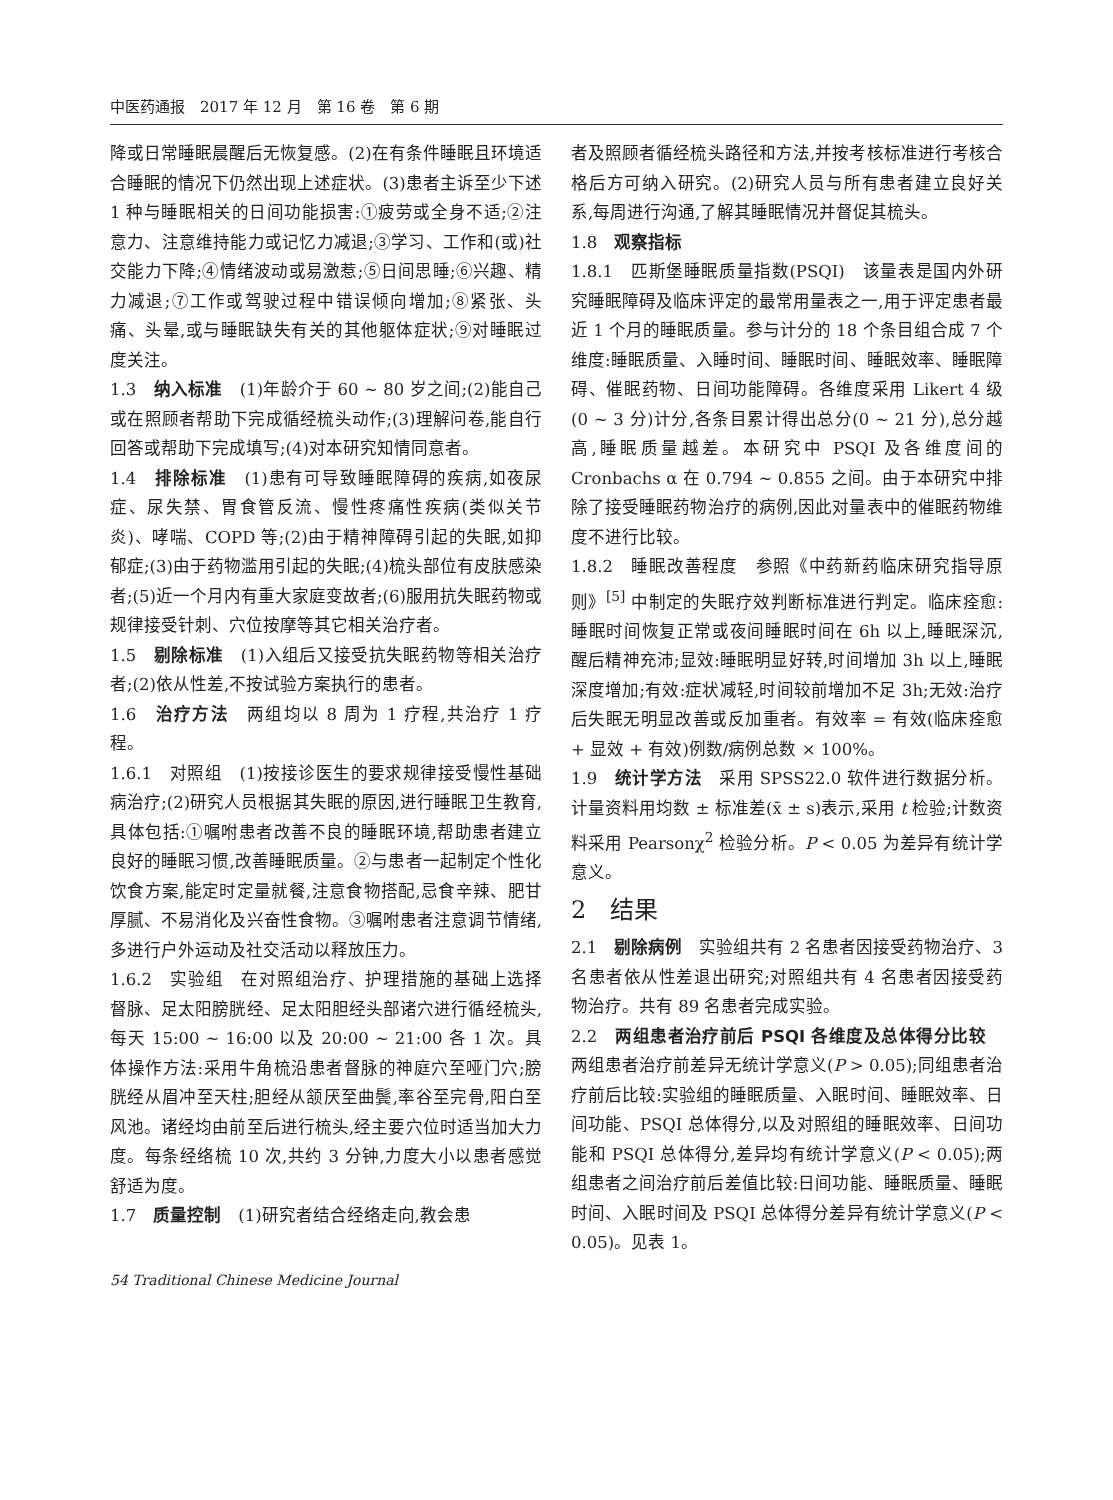中医药通报　2017 年 12 月　第 16 卷　第 6 期
降或日常睡眠晨醒后无恢复感。(2)在有条件睡眠且环境适合睡眠的情况下仍然出现上述症状。(3)患者主诉至少下述 1 种与睡眠相关的日间功能损害:①疲劳或全身不适;②注意力、注意维持能力或记忆力减退;③学习、工作和(或)社交能力下降;④情绪波动或易激惹;⑤日间思睡;⑥兴趣、精力减退;⑦工作或驾驶过程中错误倾向增加;⑧紧张、头痛、头晕,或与睡眠缺失有关的其他躯体症状;⑨对睡眠过度关注。
1.3　纳入标准　(1)年龄介于 60 ~ 80 岁之间;(2)能自己或在照顾者帮助下完成循经梳头动作;(3)理解问卷,能自行回答或帮助下完成填写;(4)对本研究知情同意者。
1.4　排除标准　(1)患有可导致睡眠障碍的疾病,如夜尿症、尿失禁、胃食管反流、慢性疼痛性疾病(类似关节炎)、哮喘、COPD 等;(2)由于精神障碍引起的失眠,如抑郁症;(3)由于药物滥用引起的失眠;(4)梳头部位有皮肤感染者;(5)近一个月内有重大家庭变故者;(6)服用抗失眠药物或规律接受针刺、穴位按摩等其它相关治疗者。
1.5　剔除标准　(1)入组后又接受抗失眠药物等相关治疗者;(2)依从性差,不按试验方案执行的患者。
1.6　治疗方法　两组均以 8 周为 1 疗程,共治疗 1 疗程。
1.6.1　对照组　(1)按接诊医生的要求规律接受慢性基础病治疗;(2)研究人员根据其失眠的原因,进行睡眠卫生教育,具体包括:①嘱咐患者改善不良的睡眠环境,帮助患者建立良好的睡眠习惯,改善睡眠质量。②与患者一起制定个性化饮食方案,能定时定量就餐,注意食物搭配,忌食辛辣、肥甘厚腻、不易消化及兴奋性食物。③嘱咐患者注意调节情绪,多进行户外运动及社交活动以释放压力。
1.6.2　实验组　在对照组治疗、护理措施的基础上选择督脉、足太阳膀胱经、足太阳胆经头部诸穴进行循经梳头,每天 15:00 ~ 16:00 以及 20:00 ~ 21:00 各 1 次。具体操作方法:采用牛角梳沿患者督脉的神庭穴至哑门穴;膀胱经从眉冲至天柱;胆经从颔厌至曲鬓,率谷至完骨,阳白至风池。诸经均由前至后进行梳头,经主要穴位时适当加大力度。每条经络梳 10 次,共约 3 分钟,力度大小以患者感觉舒适为度。
1.7　质量控制　(1)研究者结合经络走向,教会患
者及照顾者循经梳头路径和方法,并按考核标准进行考核合格后方可纳入研究。(2)研究人员与所有患者建立良好关系,每周进行沟通,了解其睡眠情况并督促其梳头。
1.8　观察指标
1.8.1　匹斯堡睡眠质量指数(PSQI)　该量表是国内外研究睡眠障碍及临床评定的最常用量表之一,用于评定患者最近 1 个月的睡眠质量。参与计分的 18 个条目组合成 7 个维度:睡眠质量、入睡时间、睡眠时间、睡眠效率、睡眠障碍、催眠药物、日间功能障碍。各维度采用 Likert 4 级(0 ~ 3 分)计分,各条目累计得出总分(0 ~ 21 分),总分越高,睡眠质量越差。本研究中 PSQI 及各维度间的 Cronbachs α 在 0.794 ~ 0.855 之间。由于本研究中排除了接受睡眠药物治疗的病例,因此对量表中的催眠药物维度不进行比较。
1.8.2　睡眠改善程度　参照《中药新药临床研究指导原则》<sup>[5]</sup> 中制定的失眠疗效判断标准进行判定。临床痊愈:睡眠时间恢复正常或夜间睡眠时间在 6h 以上,睡眠深沉,醒后精神充沛;显效:睡眠明显好转,时间增加 3h 以上,睡眠深度增加;有效:症状减轻,时间较前增加不足 3h;无效:治疗后失眠无明显改善或反加重者。有效率 = 有效(临床痊愈 + 显效 + 有效)例数/病例总数 × 100%。
1.9　统计学方法　采用 SPSS22.0 软件进行数据分析。计量资料用均数 ± 标准差(x̄ ± s)表示,采用 t 检验;计数资料采用 Pearsonχ<sup>2</sup> 检验分析。P < 0.05 为差异有统计学意义。
2　结果
2.1　剔除病例　实验组共有 2 名患者因接受药物治疗、3 名患者依从性差退出研究;对照组共有 4 名患者因接受药物治疗。共有 89 名患者完成实验。
2.2　两组患者治疗前后 PSQI 各维度及总体得分比较　两组患者治疗前差异无统计学意义(P > 0.05);同组患者治疗前后比较:实验组的睡眠质量、入眠时间、睡眠效率、日间功能、PSQI 总体得分,以及对照组的睡眠效率、日间功能和 PSQI 总体得分,差异均有统计学意义(P < 0.05);两组患者之间治疗前后差值比较:日间功能、睡眠质量、睡眠时间、入眠时间及 PSQI 总体得分差异有统计学意义(P < 0.05)。见表 1。
54 Traditional Chinese Medicine Journal